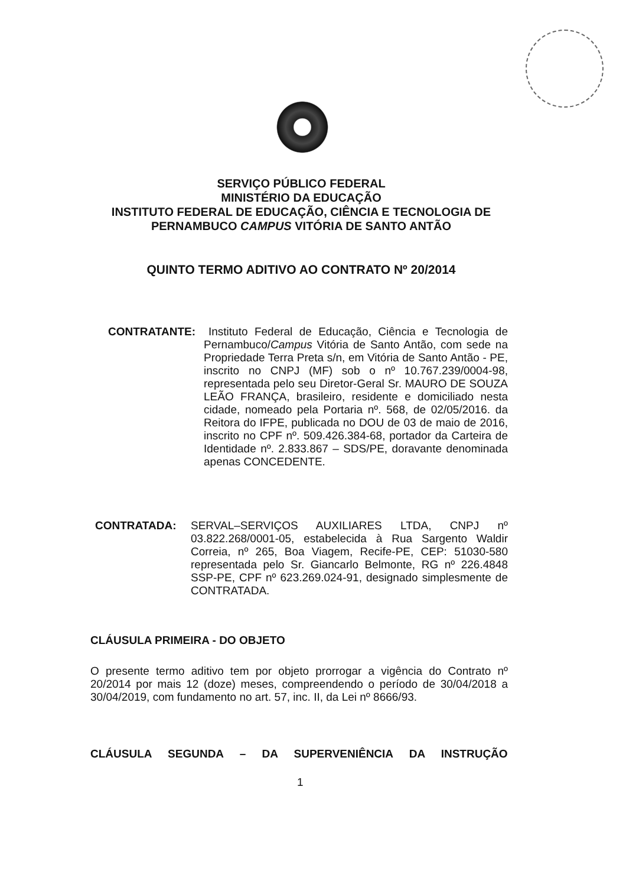SERVIÇO PÚBLICO FEDERAL
MINISTÉRIO DA EDUCAÇÃO
INSTITUTO FEDERAL DE EDUCAÇÃO, CIÊNCIA E TECNOLOGIA DE
PERNAMBUCO CAMPUS VITÓRIA DE SANTO ANTÃO
QUINTO TERMO ADITIVO AO CONTRATO Nº 20/2014
CONTRATANTE:
Instituto Federal de Educação, Ciência e Tecnologia de Pernambuco/Campus Vitória de Santo Antão, com sede na Propriedade Terra Preta s/n, em Vitória de Santo Antão - PE, inscrito no CNPJ (MF) sob o nº 10.767.239/0004-98, representada pelo seu Diretor-Geral Sr. MAURO DE SOUZA LEÃO FRANÇA, brasileiro, residente e domiciliado nesta cidade, nomeado pela Portaria nº. 568, de 02/05/2016. da Reitora do IFPE, publicada no DOU de 03 de maio de 2016, inscrito no CPF nº. 509.426.384-68, portador da Carteira de Identidade nº. 2.833.867 – SDS/PE, doravante denominada apenas CONCEDENTE.
CONTRATADA:
SERVAL–SERVIÇOS AUXILIARES LTDA, CNPJ nº 03.822.268/0001-05, estabelecida à Rua Sargento Waldir Correia, nº 265, Boa Viagem, Recife-PE, CEP: 51030-580 representada pelo Sr. Giancarlo Belmonte, RG nº 226.4848 SSP-PE, CPF nº 623.269.024-91, designado simplesmente de CONTRATADA.
CLÁUSULA PRIMEIRA - DO OBJETO
O presente termo aditivo tem por objeto prorrogar a vigência do Contrato nº 20/2014 por mais 12 (doze) meses, compreendendo o período de 30/04/2018 a 30/04/2019, com fundamento no art. 57, inc. II, da Lei nº 8666/93.
CLÁUSULA SEGUNDA – DA SUPERVENIÊNCIA DA INSTRUÇÃO
1